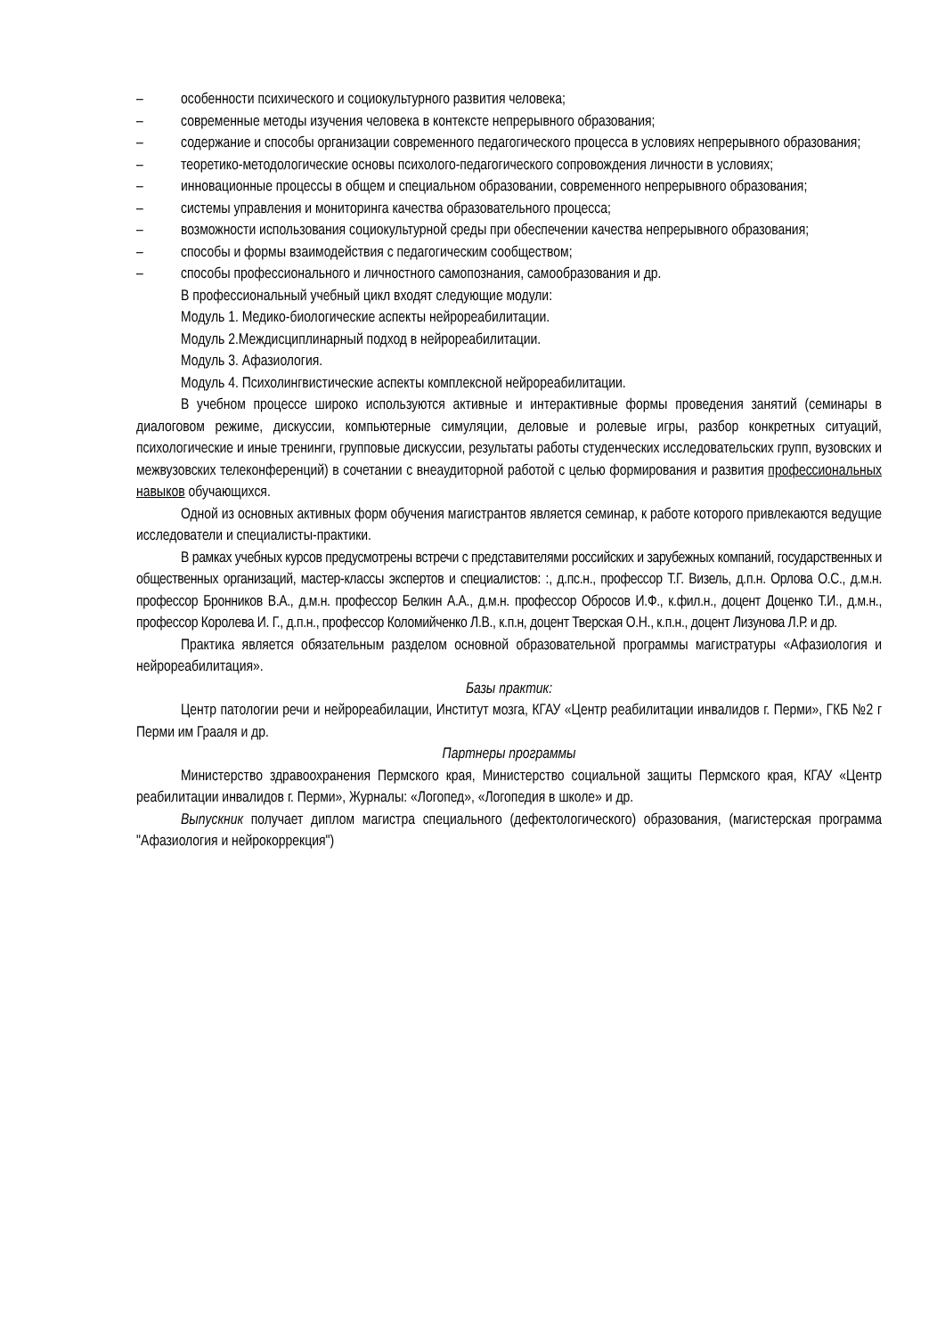– особенности психического и социокультурного развития человека;
– современные методы изучения человека в контексте непрерывного образования;
– содержание и способы организации современного педагогического процесса в условиях непрерывного образования;
– теоретико-методологические основы психолого-педагогического сопровождения личности в условиях;
– инновационные процессы в общем и специальном образовании, современного непрерывного образования;
– системы управления и мониторинга качества образовательного процесса;
– возможности использования социокультурной среды при обеспечении качества непрерывного образования;
– способы и формы взаимодействия с педагогическим сообществом;
– способы профессионального и личностного самопознания, самообразования и др.
В профессиональный учебный цикл входят следующие модули:
Модуль 1. Медико-биологические аспекты нейрореабилитации.
Модуль 2.Междисциплинарный подход в нейрореабилитации.
Модуль 3. Афазиология.
Модуль 4. Психолингвистические аспекты комплексной нейрореабилитации.
В учебном процессе широко используются активные и интерактивные формы проведения занятий (семинары в диалоговом режиме, дискуссии, компьютерные симуляции, деловые и ролевые игры, разбор конкретных ситуаций, психологические и иные тренинги, групповые дискуссии, результаты работы студенческих исследовательских групп, вузовских и межвузовских телеконференций) в сочетании с внеаудиторной работой с целью формирования и развития профессиональных навыков обучающихся.
Одной из основных активных форм обучения магистрантов является семинар, к работе которого привлекаются ведущие исследователи и специалисты-практики.
В рамках учебных курсов предусмотрены встречи с представителями российских и зарубежных компаний, государственных и общественных организаций, мастер-классы экспертов и специалистов: :, д.пс.н., профессор Т.Г. Визель, д.п.н. Орлова О.С., д.м.н. профессор Бронников В.А., д.м.н. профессор Белкин А.А., д.м.н. профессор Обросов И.Ф., к.фил.н., доцент Доценко Т.И., д.м.н., профессор Королева И. Г., д.п.н., профессор Коломийченко Л.В., к.п.н, доцент Тверская О.Н., к.п.н., доцент Лизунова Л.Р. и др.
Практика является обязательным разделом основной образовательной программы магистратуры «Афазиология и нейрореабилитация».
Базы практик:
Центр патологии речи и нейрореабилации, Институт мозга, КГАУ «Центр реабилитации инвалидов г. Перми», ГКБ №2 г Перми им Грааля и др.
Партнеры программы
Министерство здравоохранения Пермского края, Министерство социальной защиты Пермского края, КГАУ «Центр реабилитации инвалидов г. Перми», Журналы: «Логопед», «Логопедия в школе» и др.
Выпускник получает диплом магистра специального (дефектологического) образования, (магистерская программа "Афазиология и нейрокоррекция")